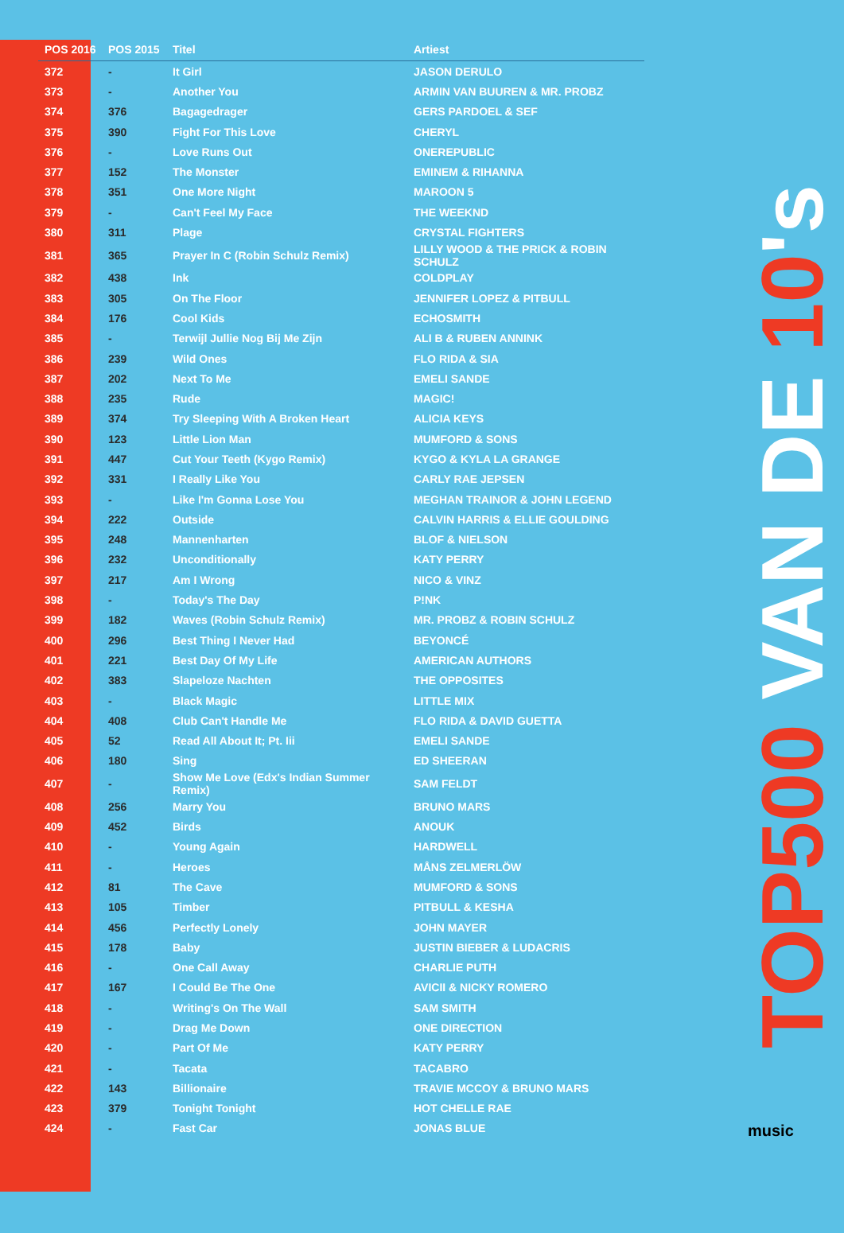| POS 2016 | POS 2015 | Titel | Artiest |
| --- | --- | --- | --- |
| 372 | - | It Girl | JASON DERULO |
| 373 | - | Another You | ARMIN VAN BUUREN & MR. PROBZ |
| 374 | 376 | Bagagedrager | GERS PARDOEL & SEF |
| 375 | 390 | Fight For This Love | CHERYL |
| 376 | - | Love Runs Out | ONEREPUBLIC |
| 377 | 152 | The Monster | EMINEM & RIHANNA |
| 378 | 351 | One More Night | MAROON 5 |
| 379 | - | Can't Feel My Face | THE WEEKND |
| 380 | 311 | Plage | CRYSTAL FIGHTERS |
| 381 | 365 | Prayer In C (Robin Schulz Remix) | LILLY WOOD & THE PRICK & ROBIN SCHULZ |
| 382 | 438 | Ink | COLDPLAY |
| 383 | 305 | On The Floor | JENNIFER LOPEZ & PITBULL |
| 384 | 176 | Cool Kids | ECHOSMITH |
| 385 | - | Terwijl Jullie Nog Bij Me Zijn | ALI B & RUBEN ANNINK |
| 386 | 239 | Wild Ones | FLO RIDA & SIA |
| 387 | 202 | Next To Me | EMELI SANDE |
| 388 | 235 | Rude | MAGIC! |
| 389 | 374 | Try Sleeping With A Broken Heart | ALICIA KEYS |
| 390 | 123 | Little Lion Man | MUMFORD & SONS |
| 391 | 447 | Cut Your Teeth (Kygo Remix) | KYGO & KYLA LA GRANGE |
| 392 | 331 | I Really Like You | CARLY RAE JEPSEN |
| 393 | - | Like I'm Gonna Lose You | MEGHAN TRAINOR & JOHN LEGEND |
| 394 | 222 | Outside | CALVIN HARRIS & ELLIE GOULDING |
| 395 | 248 | Mannenharten | BLOF & NIELSON |
| 396 | 232 | Unconditionally | KATY PERRY |
| 397 | 217 | Am I Wrong | NICO & VINZ |
| 398 | - | Today's The Day | P!NK |
| 399 | 182 | Waves (Robin Schulz Remix) | MR. PROBZ & ROBIN SCHULZ |
| 400 | 296 | Best Thing I Never Had | BEYONCÉ |
| 401 | 221 | Best Day Of My Life | AMERICAN AUTHORS |
| 402 | 383 | Slapeloze Nachten | THE OPPOSITES |
| 403 | - | Black Magic | LITTLE MIX |
| 404 | 408 | Club Can't Handle Me | FLO RIDA & DAVID GUETTA |
| 405 | 52 | Read All About It; Pt. Iii | EMELI SANDE |
| 406 | 180 | Sing | ED SHEERAN |
| 407 | - | Show Me Love (Edx's Indian Summer Remix) | SAM FELDT |
| 408 | 256 | Marry You | BRUNO MARS |
| 409 | 452 | Birds | ANOUK |
| 410 | - | Young Again | HARDWELL |
| 411 | - | Heroes | MÅNS ZELMERLÖW |
| 412 | 81 | The Cave | MUMFORD & SONS |
| 413 | 105 | Timber | PITBULL & KESHA |
| 414 | 456 | Perfectly Lonely | JOHN MAYER |
| 415 | 178 | Baby | JUSTIN BIEBER & LUDACRIS |
| 416 | - | One Call Away | CHARLIE PUTH |
| 417 | 167 | I Could Be The One | AVICII & NICKY ROMERO |
| 418 | - | Writing's On The Wall | SAM SMITH |
| 419 | - | Drag Me Down | ONE DIRECTION |
| 420 | - | Part Of Me | KATY PERRY |
| 421 | - | Tacata | TACABRO |
| 422 | 143 | Billionaire | TRAVIE MCCOY & BRUNO MARS |
| 423 | 379 | Tonight Tonight | HOT CHELLE RAE |
| 424 | - | Fast Car | JONAS BLUE |
TOP500 VAN DE 10's
music